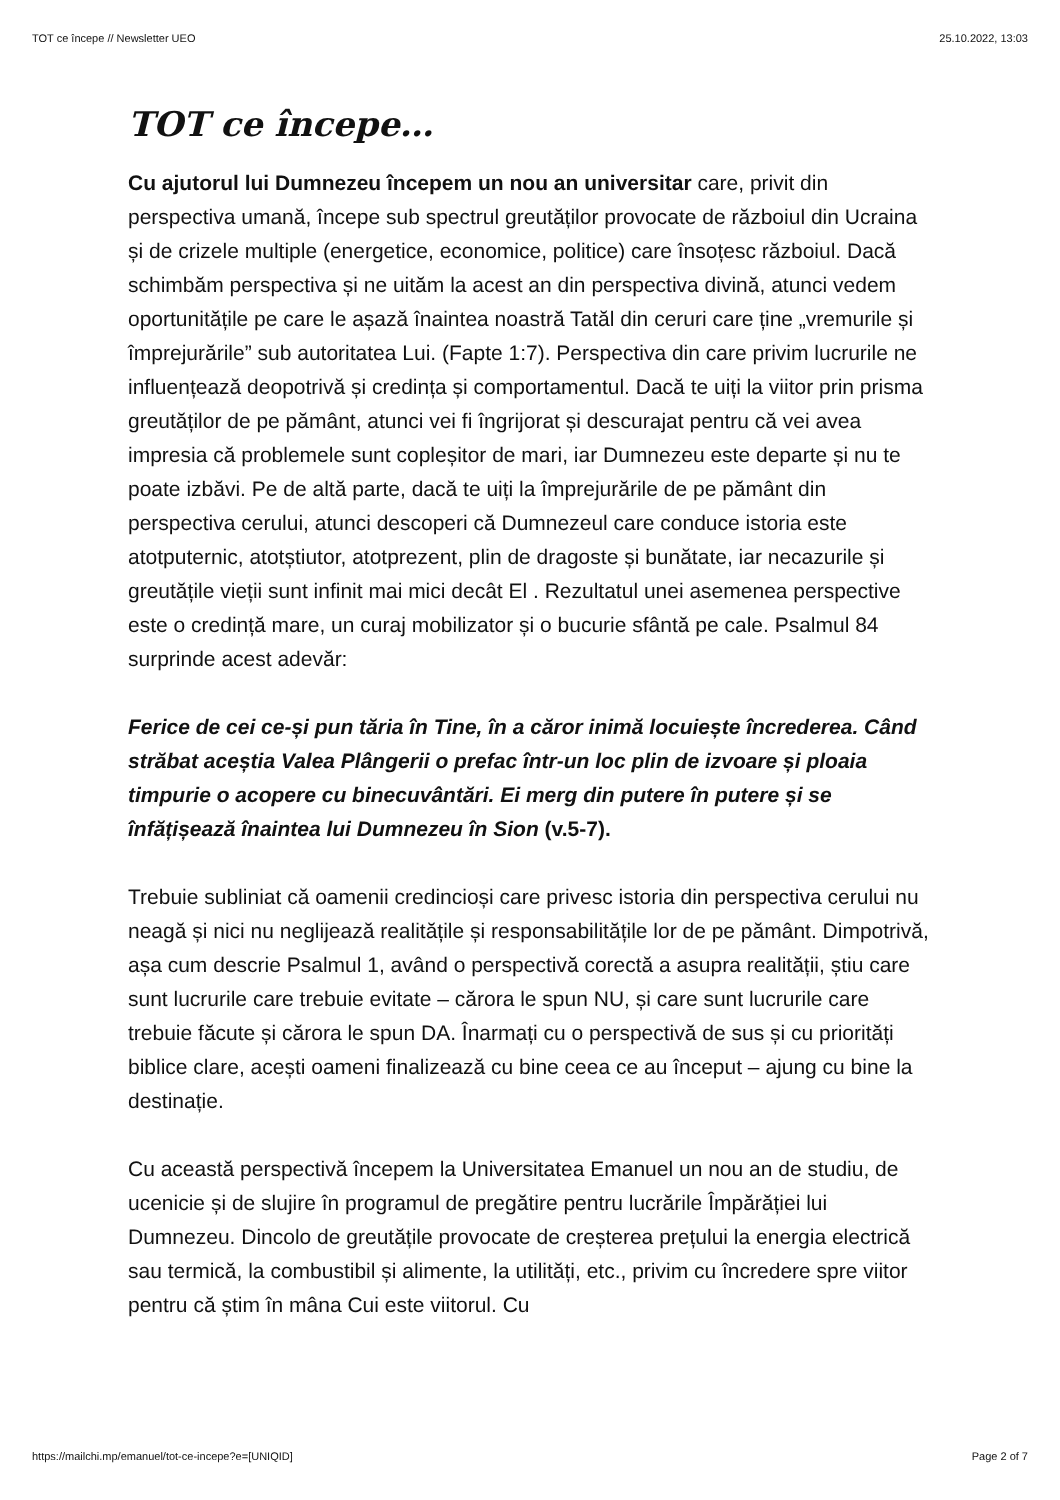TOT ce începe // Newsletter UEO 25.10.2022, 13:03
TOT ce începe…
Cu ajutorul lui Dumnezeu începem un nou an universitar care, privit din perspectiva umană, începe sub spectrul greutăților provocate de războiul din Ucraina și de crizele multiple (energetice, economice, politice) care însoțesc războiul. Dacă schimbăm perspectiva și ne uităm la acest an din perspectiva divină, atunci vedem oportunitățile pe care le așază înaintea noastră Tatăl din ceruri care ține „vremurile și împrejurările” sub autoritatea Lui. (Fapte 1:7). Perspectiva din care privim lucrurile ne influențează deopotrivă și credința și comportamentul. Dacă te uiți la viitor prin prisma greutăților de pe pământ, atunci vei fi îngrijorat și descurajat pentru că vei avea impresia că problemele sunt copleșitor de mari, iar Dumnezeu este departe și nu te poate izbăvi. Pe de altă parte, dacă te uiți la împrejurările de pe pământ din perspectiva cerului, atunci descoperi că Dumnezeul care conduce istoria este atotputernic, atotștiutor, atotprezent, plin de dragoste și bunătate, iar necazurile și greutățile vieții sunt infinit mai mici decât El . Rezultatul unei asemenea perspective este o credință mare, un curaj mobilizator și o bucurie sfântă pe cale. Psalmul 84 surprinde acest adevăr:
Ferice de cei ce-și pun tăria în Tine, în a căror inimă locuiește încrederea. Când străbat aceștia Valea Plângerii o prefac într-un loc plin de izvoare și ploaia timpurie o acopere cu binecuvântări. Ei merg din putere în putere și se înfățișează înaintea lui Dumnezeu în Sion (v.5-7).
Trebuie subliniat că oamenii credincioși care privesc istoria din perspectiva cerului nu neagă și nici nu neglijează realitățile și responsabilitățile lor de pe pământ. Dimpotrivă, așa cum descrie Psalmul 1, având o perspectivă corectă a asupra realității, știu care sunt lucrurile care trebuie evitate – cărora le spun NU, și care sunt lucrurile care trebuie făcute și cărora le spun DA. Înarmați cu o perspectivă de sus și cu priorități biblice clare, acești oameni finalizează cu bine ceea ce au început – ajung cu bine la destinație.
Cu această perspectivă începem la Universitatea Emanuel un nou an de studiu, de ucenicie și de slujire în programul de pregătire pentru lucrările Împărăției lui Dumnezeu. Dincolo de greutățile provocate de creșterea prețului la energia electrică sau termică, la combustibil și alimente, la utilități, etc., privim cu încredere spre viitor pentru că știm în mâna Cui este viitorul. Cu
https://mailchi.mp/emanuel/tot-ce-incepe?e=[UNIQID] Page 2 of 7